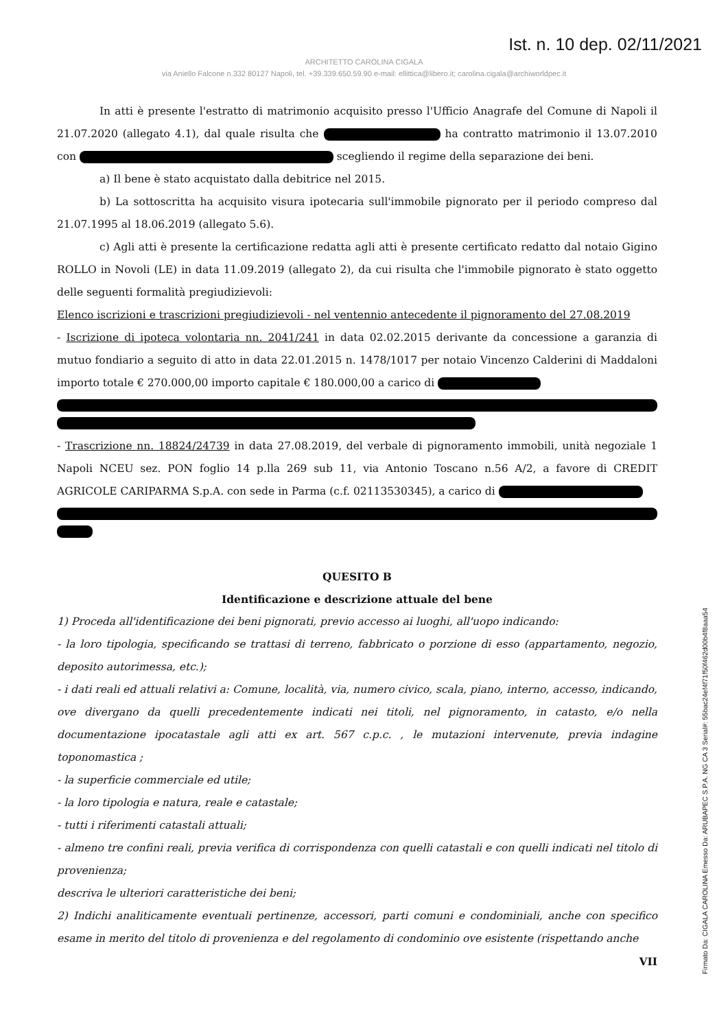Ist. n. 10 dep. 02/11/2021
ARCHITETTO CAROLINA CIGALA
via Aniello Falcone n.332 80127 Napoli, tel. +39.339.650.59.90 e-mail: ellittica@libero.it; carolina.cigala@archiworldpec.it
In atti è presente l'estratto di matrimonio acquisito presso l'Ufficio Anagrafe del Comune di Napoli il 21.07.2020 (allegato 4.1), dal quale risulta che ha contratto matrimonio il 13.07.2010 con scegliendo il regime della separazione dei beni.
a) Il bene è stato acquistato dalla debitrice nel 2015.
b) La sottoscritta ha acquisito visura ipotecaria sull'immobile pignorato per il periodo compreso dal 21.07.1995 al 18.06.2019 (allegato 5.6).
c) Agli atti è presente la certificazione redatta agli atti è presente certificato redatto dal notaio Gigino ROLLO in Novoli (LE) in data 11.09.2019 (allegato 2), da cui risulta che l'immobile pignorato è stato oggetto delle seguenti formalità pregiudizievoli:
Elenco iscrizioni e trascrizioni pregiudizievoli - nel ventennio antecedente il pignoramento del 27.08.2019
- Iscrizione di ipoteca volontaria nn. 2041/241 in data 02.02.2015 derivante da concessione a garanzia di mutuo fondiario a seguito di atto in data 22.01.2015 n. 1478/1017 per notaio Vincenzo Calderini di Maddaloni importo totale € 270.000,00 importo capitale € 180.000,00 a carico di
- Trascrizione nn. 18824/24739 in data 27.08.2019, del verbale di pignoramento immobili, unità negoziale 1 Napoli NCEU sez. PON foglio 14 p.lla 269 sub 11, via Antonio Toscano n.56 A/2, a favore di CREDIT AGRICOLE CARIPARMA S.p.A. con sede in Parma (c.f. 02113530345), a carico di
QUESITO B
Identificazione e descrizione attuale del bene
1) Proceda all'identificazione dei beni pignorati, previo accesso ai luoghi, all'uopo indicando:
- la loro tipologia, specificando se trattasi di terreno, fabbricato o porzione di esso (appartamento, negozio, deposito autorimessa, etc.);
- i dati reali ed attuali relativi a: Comune, località, via, numero civico, scala, piano, interno, accesso, indicando, ove divergano da quelli precedentemente indicati nei titoli, nel pignoramento, in catasto, e/o nella documentazione ipocatastale agli atti ex art. 567 c.p.c. , le mutazioni intervenute, previa indagine toponomastica ;
- la superficie commerciale ed utile;
- la loro tipologia e natura, reale e catastale;
- tutti i riferimenti catastali attuali;
- almeno tre confini reali, previa verifica di corrispondenza con quelli catastali e con quelli indicati nel titolo di provenienza;
descriva le ulteriori caratteristiche dei beni;
2) Indichi analiticamente eventuali pertinenze, accessori, parti comuni e condominiali, anche con specifico esame in merito del titolo di provenienza e del regolamento di condominio ove esistente (rispettando anche
VII
Firmato Da: CIGALA CAROLINA Emesso Da: ARUBAPEC S.P.A. NG CA 3 Serial#: 55bac24ef4f71f50f462d00b4f8aaa54